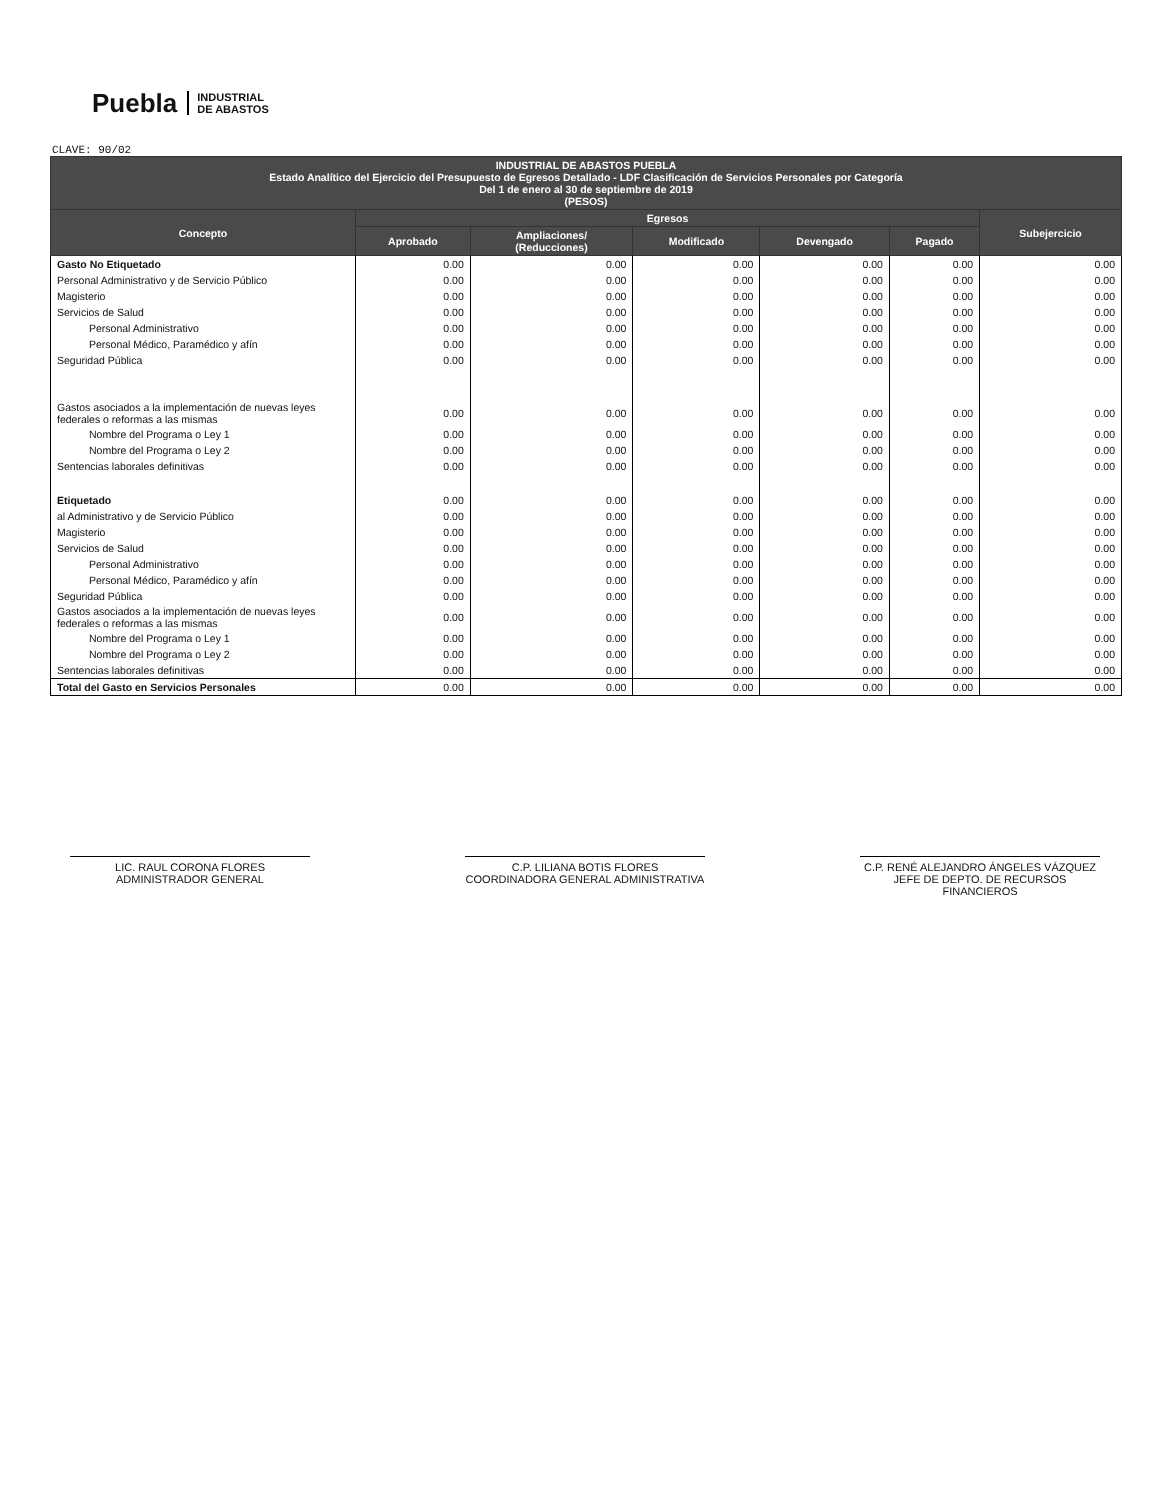Puebla INDUSTRIAL
DE ABASTOS
CLAVE: 90/02
| INDUSTRIAL DE ABASTOS PUEBLA Estado Analítico del Ejercicio del Presupuesto de Egresos Detallado - LDF Clasificación de Servicios Personales por Categoría Del 1 de enero al 30 de septiembre de 2019 (PESOS) | | | | | | |
| --- | --- | --- | --- | --- | --- | --- |
| Concepto | Egresos | | | | | Subejercicio |
| | Aprobado | Ampliaciones/ (Reducciones) | Modificado | Devengado | Pagado | |
| Gasto No Etiquetado | 0.00 | 0.00 | 0.00 | 0.00 | 0.00 | 0.00 |
| Personal Administrativo y de Servicio Público | 0.00 | 0.00 | 0.00 | 0.00 | 0.00 | 0.00 |
| Magisterio | 0.00 | 0.00 | 0.00 | 0.00 | 0.00 | 0.00 |
| Servicios de Salud | 0.00 | 0.00 | 0.00 | 0.00 | 0.00 | 0.00 |
| Personal Administrativo | 0.00 | 0.00 | 0.00 | 0.00 | 0.00 | 0.00 |
| Personal Médico, Paramédico y afín | 0.00 | 0.00 | 0.00 | 0.00 | 0.00 | 0.00 |
| Seguridad Pública | 0.00 | 0.00 | 0.00 | 0.00 | 0.00 | 0.00 |
| Gastos asociados a la implementación de nuevas leyes federales o reformas a las mismas | 0.00 | 0.00 | 0.00 | 0.00 | 0.00 | 0.00 |
| Nombre del Programa o Ley 1 | 0.00 | 0.00 | 0.00 | 0.00 | 0.00 | 0.00 |
| Nombre del Programa o Ley 2 | 0.00 | 0.00 | 0.00 | 0.00 | 0.00 | 0.00 |
| Sentencias laborales definitivas | 0.00 | 0.00 | 0.00 | 0.00 | 0.00 | 0.00 |
| Etiquetado | 0.00 | 0.00 | 0.00 | 0.00 | 0.00 | 0.00 |
| al Administrativo y de Servicio Público | 0.00 | 0.00 | 0.00 | 0.00 | 0.00 | 0.00 |
| Magisterio | 0.00 | 0.00 | 0.00 | 0.00 | 0.00 | 0.00 |
| Servicios de Salud | 0.00 | 0.00 | 0.00 | 0.00 | 0.00 | 0.00 |
| Personal Administrativo | 0.00 | 0.00 | 0.00 | 0.00 | 0.00 | 0.00 |
| Personal Médico, Paramédico y afín | 0.00 | 0.00 | 0.00 | 0.00 | 0.00 | 0.00 |
| Seguridad Pública | 0.00 | 0.00 | 0.00 | 0.00 | 0.00 | 0.00 |
| Gastos asociados a la implementación de nuevas leyes federales o reformas a las mismas | 0.00 | 0.00 | 0.00 | 0.00 | 0.00 | 0.00 |
| Nombre del Programa o Ley 1 | 0.00 | 0.00 | 0.00 | 0.00 | 0.00 | 0.00 |
| Nombre del Programa o Ley 2 | 0.00 | 0.00 | 0.00 | 0.00 | 0.00 | 0.00 |
| Sentencias laborales definitivas | 0.00 | 0.00 | 0.00 | 0.00 | 0.00 | 0.00 |
| Total del Gasto en Servicios Personales | 0.00 | 0.00 | 0.00 | 0.00 | 0.00 | 0.00 |
LIC. RAUL CORONA FLORES
ADMINISTRADOR GENERAL
C.P. LILIANA BOTIS FLORES
COORDINADORA GENERAL ADMINISTRATIVA
C.P. RENÉ ALEJANDRO ÁNGELES VÁZQUEZ
JEFE DE DEPTO. DE RECURSOS FINANCIEROS